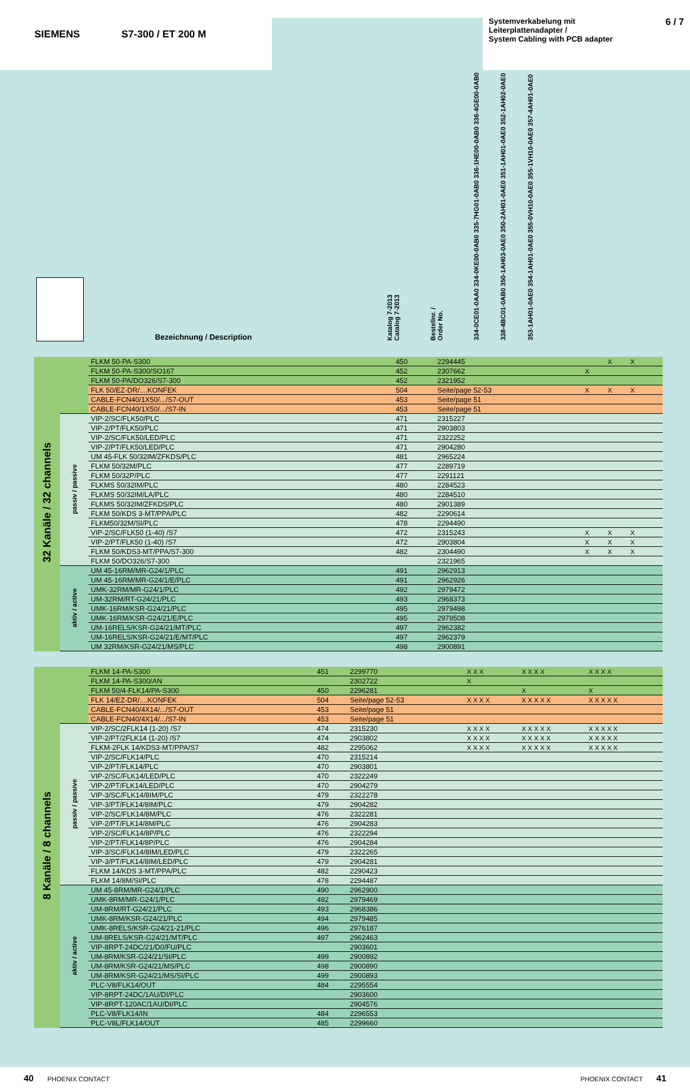SIEMENS S7-300 / ET 200 M
Systemverkabelung mit
Leiterplattenadapter /
System Cabling with PCB adapter 6 / 7
| | Bezeichnung / Description | Katalog 7-2013 Catalog 7-2013 | Bestellnr. / Order No. | 334-0CE01-0AA0 334-0KE00-0AB0 335-7HG01-0AB0 336-1HE00-0AB0 336-4GE00-0AB0 | 338-4BC01-0AB0 350-1AH03-0AE0 350-2AH01-0AE0 351-1AH01-0AE0 352-1AH02-0AE0 | 353-1AH01-0AE0 354-1AH01-0AE0 355-0VH10-0AE0 355-1VH10-0AE0 357-4AH01-0AE0 | |
| 32 Kanäle / 32 channels | | FLKM 50-PA-S300 | 450 | 2294445 | | X | X | |
| | | FLKM 50-PA-S300/SO167 | 452 | 2307662 | X | | | |
| | | FLKM 50-PA/DO326/S7-300 | 452 | 2321952 | | | | |
| | | FLK 50/EZ-DR/....KONFEK | 504 | Seite/page 52-53 | X | X | X | |
| | | CABLE-FCN40/1X50/.../S7-OUT | 453 | Seite/page 51 | | | | |
| | | CABLE-FCN40/1X50/.../S7-IN | 453 | Seite/page 51 | | | | |
| | passiv / passive | VIP-2/SC/FLK50/PLC | 471 | 2315227 | | | | |
| | | VIP-2/PT/FLK50/PLC | 471 | 2903803 | | | | |
| | | VIP-2/SC/FLK50/LED/PLC | 471 | 2322252 | | | | |
| | | VIP-2/PT/FLK50/LED/PLC | 471 | 2904280 | | | | |
| | | UM 45-FLK 50/32IM/ZFKDS/PLC | 481 | 2965224 | | | | |
| | | FLKM 50/32M/PLC | 477 | 2289719 | | | | |
| | | FLKM 50/32P/PLC | 477 | 2291121 | | | | |
| | | FLKMS 50/32IM/PLC | 480 | 2284523 | | | | |
| | | FLKMS 50/32IM/LA/PLC | 480 | 2284510 | | | | |
| | | FLKMS 50/32IM/ZFKDS/PLC | 480 | 2901389 | | | | |
| | | FLKM 50/KDS 3-MT/PPA/PLC | 482 | 2290614 | | | | |
| | | FLKM50/32M/SI/PLC | 478 | 2294490 | | | | |
| | | VIP-2/SC/FLK50 (1-40) /S7 | 472 | 2315243 | X | X | X | |
| | | VIP-2/PT/FLK50 (1-40) /S7 | 472 | 2903804 | X | X | X | |
| | | FLKM 50/KDS3-MT/PPA/S7-300 | 482 | 2304490 | X | X | X | |
| | | FLKM 50/DO326/S7-300 | | 2321965 | | | | |
| | aktiv / active | UM 45-16RM/MR-G24/1/PLC | 491 | 2962913 | | | | |
| | | UM 45-16RM/MR-G24/1/E/PLC | 491 | 2962926 | | | | |
| | | UMK-32RM/MR-G24/1/PLC | 492 | 2979472 | | | | |
| | | UM-32RM/RT-G24/21/PLC | 493 | 2968373 | | | | |
| | | UMK-16RM/KSR-G24/21/PLC | 495 | 2979498 | | | | |
| | | UMK-16RM/KSR-G24/21/E/PLC | 495 | 2979508 | | | | |
| | | UM-16RELS/KSR-G24/21/MT/PLC | 497 | 2962382 | | | | |
| | | UM-16RELS/KSR-G24/21/E/MT/PLC | 497 | 2962379 | | | | |
| | | UM 32RM/KSR-G24/21/MS/PLC | 498 | 2900891 | | | | |
| 8 Kanäle / 8 channels | | FLKM 14-PA-S300 | 451 | 2299770 | X X X | X X X X | X X X X | |
| | | FLKM 14-PA-S300/AN | | 2302722 | X | | | |
| | | FLKM 50/4-FLK14/PA-S300 | 450 | 2296281 | | X | X | |
| | | FLK 14/EZ-DR/....KONFEK | 504 | Seite/page 52-53 | X X X X | X X X X X | X X X X X | |
| | | CABLE-FCN40/4X14/.../S7-OUT | 453 | Seite/page 51 | | | | |
| | | CABLE-FCN40/4X14/.../S7-IN | 453 | Seite/page 51 | | | | |
| | passiv / passive | VIP-2/SC/2FLK14 (1-20) /S7 | 474 | 2315230 | X X X X | X X X X X | X X X X X | |
| | | VIP-2/PT/2FLK14 (1-20) /S7 | 474 | 2903802 | X X X X | X X X X X | X X X X X | |
| | | FLKM-2FLK 14/KDS3-MT/PPA/S7 | 482 | 2295062 | X X X X | X X X X X | X X X X X | |
| | | VIP-2/SC/FLK14/PLC | 470 | 2315214 | | | | |
| | | VIP-2/PT/FLK14/PLC | 470 | 2903801 | | | | |
| | | VIP-2/SC/FLK14/LED/PLC | 470 | 2322249 | | | | |
| | | VIP-2/PT/FLK14/LED/PLC | 470 | 2904279 | | | | |
| | | VIP-3/SC/FLK14/8IM/PLC | 479 | 2322278 | | | | |
| | | VIP-3/PT/FLK14/8IM/PLC | 479 | 2904282 | | | | |
| | | VIP-2/SC/FLK14/8M/PLC | 476 | 2322281 | | | | |
| | | VIP-2/PT/FLK14/8M/PLC | 476 | 2904283 | | | | |
| | | VIP-2/SC/FLK14/8P/PLC | 476 | 2322294 | | | | |
| | | VIP-2/PT/FLK14/8P/PLC | 476 | 2904284 | | | | |
| | | VIP-3/SC/FLK14/8IM/LED/PLC | 479 | 2322265 | | | | |
| | | VIP-3/PT/FLK14/8IM/LED/PLC | 479 | 2904281 | | | | |
| | | FLKM 14/KDS 3-MT/PPA/PLC | 482 | 2290423 | | | | |
| | | FLKM 14/8M/SI/PLC | 478 | 2294487 | | | | |
| | aktiv / active | UM 45-8RM/MR-G24/1/PLC | 490 | 2962900 | | | | |
| | | UMK-8RM/MR-G24/1/PLC | 492 | 2979469 | | | | |
| | | UM-8RM/RT-G24/21/PLC | 493 | 2968386 | | | | |
| | | UMK-8RM/KSR-G24/21/PLC | 494 | 2979485 | | | | |
| | | UMK-8RELS/KSR-G24/21-21/PLC | 496 | 2976187 | | | | |
| | | UM-8RELS/KSR-G24/21/MT/PLC | 497 | 2962463 | | | | |
| | | VIP-8RPT-24DC/21/D0/FU/PLC | | 2903601 | | | | |
| | | UM-8RM/KSR-G24/21/SI/PLC | 499 | 2900892 | | | | |
| | | UM-8RM/KSR-G24/21/MS/PLC | 498 | 2900890 | | | | |
| | | UM-8RM/KSR-G24/21/MS/SI/PLC | 499 | 2900893 | | | | |
| | | PLC-V8/FLK14/OUT | 484 | 2295554 | | | | |
| | | VIP-8RPT-24DC/1AU/DI/PLC | | 2903600 | | | | |
| | | VIP-8RPT-120AC/1AU/DI/PLC | | 2904576 | | | | |
| | | PLC-V8/FLK14/IN | 484 | 2296553 | | | | |
| | | PLC-V8L/FLK14/OUT | 485 | 2299660 | | | | |
40 PHOENIX CONTACT PHOENIX CONTACT 41